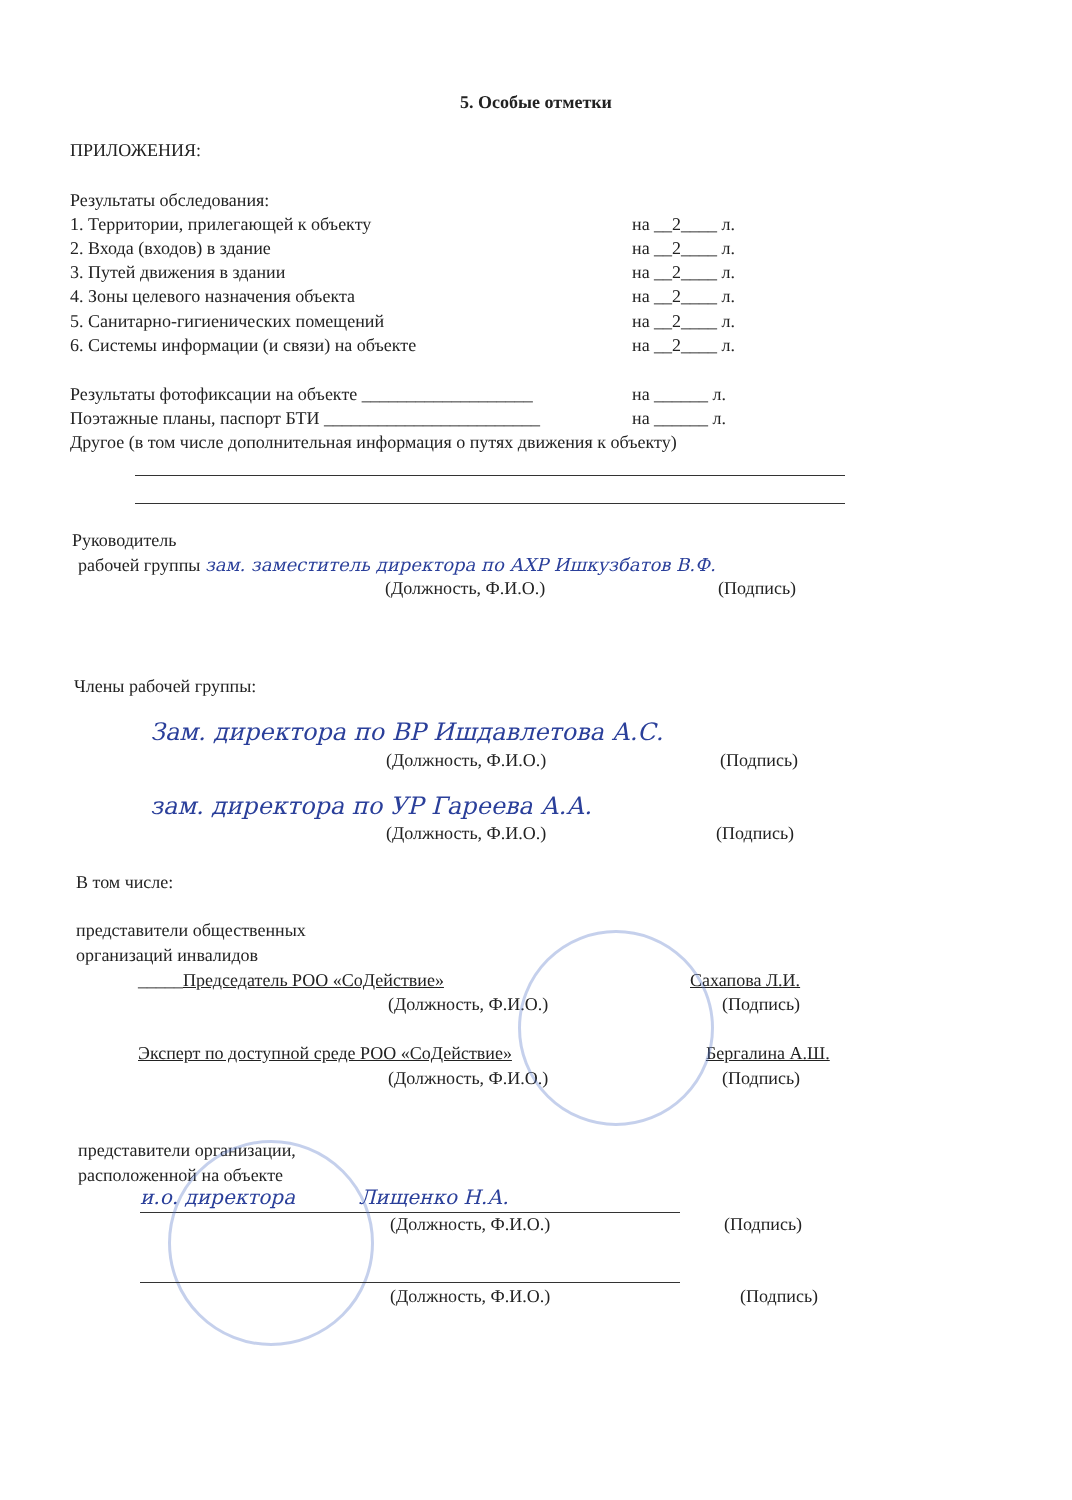5. Особые отметки
ПРИЛОЖЕНИЯ:
Результаты обследования:
1. Территории, прилегающей к объекту
на __2____ л.
2. Входа (входов) в здание
на __2____ л.
3. Путей движения в здании
на __2____ л.
4. Зоны целевого назначения объекта
на __2____ л.
5. Санитарно-гигиенических помещений
на __2____ л.
6. Системы информации (и связи) на объекте
на __2____ л.
Результаты фотофиксации на объекте ___________________
на ______ л.
Поэтажные планы, паспорт БТИ ________________________
на ______ л.
Другое (в том числе дополнительная информация о путях движения к объекту)
Руководитель
рабочей группы зам. заместитель директора по АХР Ишкузбатов В.Ф.
(Должность, Ф.И.О.)
(Подпись)
Члены рабочей группы:
Зам. директора по ВР Ишдавлетова А.С.
(Должность, Ф.И.О.)
(Подпись)
зам. директора по УР Гареева А.А.
(Должность, Ф.И.О.)
(Подпись)
В том числе:
представители общественных
организаций инвалидов
_____Председатель РОО «СоДействие»
Сахапова Л.И.
(Должность, Ф.И.О.)
(Подпись)
Эксперт по доступной среде РОО «СоДействие»
Бергалина А.Ш.
(Должность, Ф.И.О.)
(Подпись)
представители организации,
расположенной на объекте
и.о. директора Лищенко Н.А.
(Должность, Ф.И.О.)
(Подпись)
(Должность, Ф.И.О.)
(Подпись)